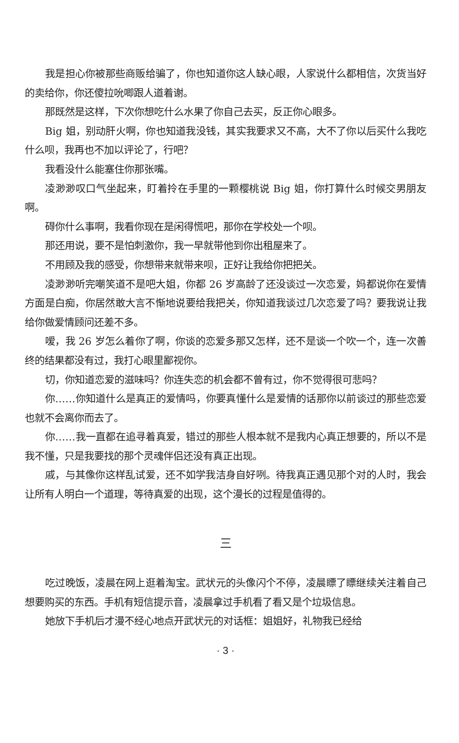我是担心你被那些商贩给骗了，你也知道你这人缺心眼，人家说什么都相信，次货当好的卖给你，你还傻拉吮唧跟人道着谢。
那既然是这样，下次你想吃什么水果了你自己去买，反正你心眼多。
Big 姐，别动肝火啊，你也知道我没钱，其实我要求又不高，大不了你以后买什么我吃什么呗，我再也不加以评论了，行吧？
我看没什么能塞住你那张嘴。
凌渺渺叹口气坐起来，盯着拎在手里的一颗樱桃说 Big 姐，你打算什么时候交男朋友啊。
碍你什么事啊，我看你现在是闲得慌吧，那你在学校处一个呗。
那还用说，要不是怕刺激你，我一早就带他到你出租屋来了。
不用顾及我的感受，你想带来就带来呗，正好让我给你把把关。
凌渺渺听完嘲笑道不是吧大姐，你都 26 岁高龄了还没谈过一次恋爱，妈都说你在爱情方面是白痴，你居然敢大言不惭地说要给我把关，你知道我谈过几次恋爱了吗？要我说让我给你做爱情顾问还差不多。
嗳，我 26 岁怎么着你了啊，你谈的恋爱多那又怎样，还不是谈一个吹一个，连一次善终的结果都没有过，我打心眼里鄙视你。
切，你知道恋爱的滋味吗？你连失恋的机会都不曾有过，你不觉得很可悲吗？
你……你知道什么是真正的爱情吗，你要真懂什么是爱情的话那你以前谈过的那些恋爱也就不会离你而去了。
你……我一直都在追寻着真爱，错过的那些人根本就不是我内心真正想要的，所以不是我不懂，只是我要找的那个灵魂伴侣还没有真正出现。
戚，与其像你这样乱试爱，还不如学我洁身自好咧。待我真正遇见那个对的人时，我会让所有人明白一个道理，等待真爱的出现，这个漫长的过程是值得的。
三
吃过晚饭，凌晨在网上逛着淘宝。武状元的头像闪个不停，凌晨瞟了瞟继续关注着自己想要购买的东西。手机有短信提示音，凌晨拿过手机看了看又是个垃圾信息。
她放下手机后才漫不经心地点开武状元的对话框：姐姐好，礼物我已经给
· 3 ·